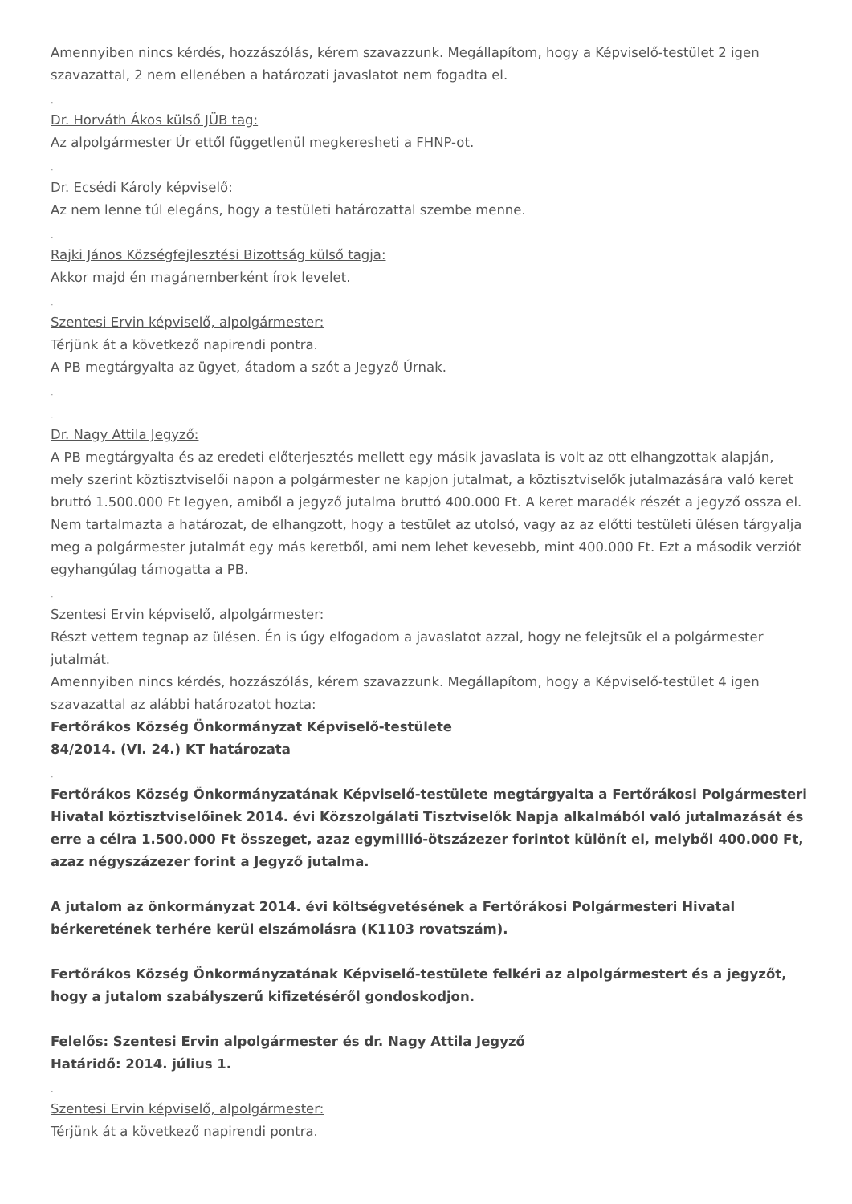Amennyiben nincs kérdés, hozzászólás, kérem szavazzunk. Megállapítom, hogy a Képviselő-testület 2 igen szavazattal, 2 nem ellenében a határozati javaslatot nem fogadta el.
-
Dr. Horváth Ákos külső JÜB tag:
Az alpolgármester Úr ettől függetlenül megkeresheti a FHNP-ot.
-
Dr. Ecsédi Károly képviselő:
Az nem lenne túl elegáns, hogy a testületi határozattal szembe menne.
-
Rajki János Községfejlesztési Bizottság külső tagja:
Akkor majd én magánemberként írok levelet.
-
Szentesi Ervin képviselő, alpolgármester:
Térjünk át a következő napirendi pontra.
A PB megtárgyalta az ügyet, átadom a szót a Jegyző Úrnak.
-
-
Dr. Nagy Attila Jegyző:
A PB megtárgyalta és az eredeti előterjesztés mellett egy másik javaslata is volt az ott elhangzottak alapján, mely szerint köztisztviselői napon a polgármester ne kapjon jutalmat, a köztisztviselők jutalmazására való keret bruttó 1.500.000 Ft legyen, amiből a jegyző jutalma bruttó 400.000 Ft. A keret maradék részét a jegyző ossza el. Nem tartalmazta a határozat, de elhangzott, hogy a testület az utolsó, vagy az az előtti testületi ülésen tárgyalja meg a polgármester jutalmát egy más keretből, ami nem lehet kevesebb, mint 400.000 Ft. Ezt a második verziót egyhangúlag támogatta a PB.
-
Szentesi Ervin képviselő, alpolgármester:
Részt vettem tegnap az ülésen. Én is úgy elfogadom a javaslatot azzal, hogy ne felejtsük el a polgármester jutalmát.
Amennyiben nincs kérdés, hozzászólás, kérem szavazzunk. Megállapítom, hogy a Képviselő-testület 4 igen szavazattal az alábbi határozatot hozta:
Fertőrákos Község Önkormányzat Képviselő-testülete
84/2014. (VI. 24.) KT határozata
-
Fertőrákos Község Önkormányzatának Képviselő-testülete megtárgyalta a Fertőrákosi Polgármesteri Hivatal köztisztviselőinek 2014. évi Közszolgálati Tisztviselők Napja alkalmából való jutalmazását és erre a célra 1.500.000 Ft összeget, azaz egymillió-ötszázezer forintot különít el, melyből 400.000 Ft, azaz négyszázezer forint a Jegyző jutalma.
A jutalom az önkormányzat 2014. évi költségvetésének a Fertőrákosi Polgármesteri Hivatal bérkeretének terhére kerül elszámolásra (K1103 rovatszám).
Fertőrákos Község Önkormányzatának Képviselő-testülete felkéri az alpolgármestert és a jegyzőt, hogy a jutalom szabályszerű kifizetéséről gondoskodjon.
Felelős: Szentesi Ervin alpolgármester és dr. Nagy Attila Jegyző
Határidő: 2014. július 1.
-
Szentesi Ervin képviselő, alpolgármester:
Térjünk át a következő napirendi pontra.